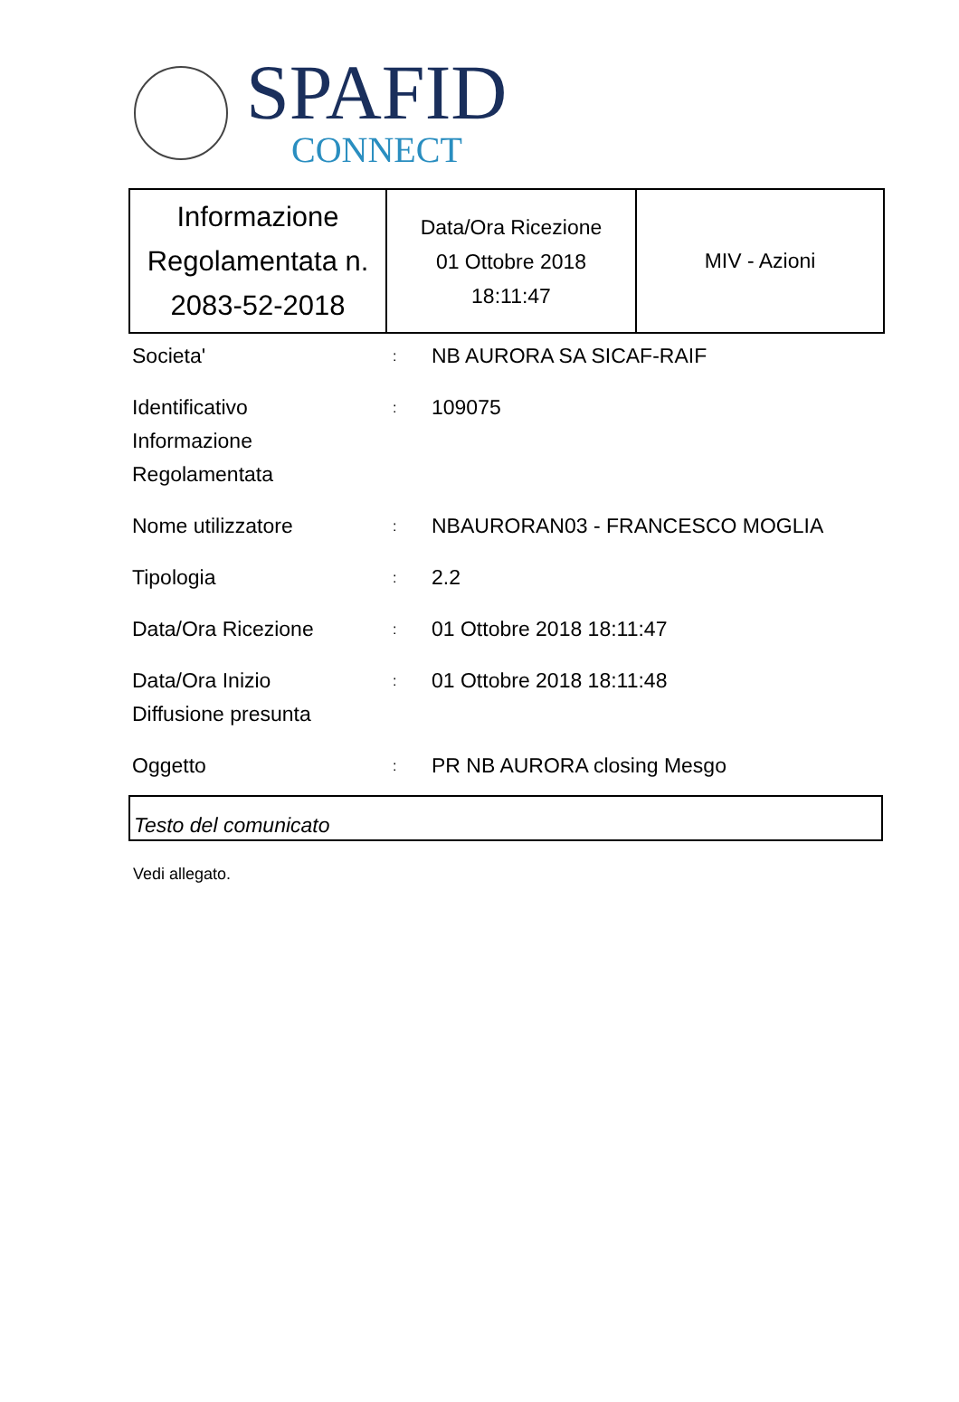SPAFID
CONNECT
| Informazione Regolamentata n. 2083-52-2018 | Data/Ora Ricezione 01 Ottobre 2018 18:11:47 | MIV - Azioni |
| Societa' | : | NB AURORA SA SICAF-RAIF |
| Identificativo Informazione Regolamentata | : | 109075 |
| Nome utilizzatore | : | NBAURORAN03 - FRANCESCO MOGLIA |
| Tipologia | : | 2.2 |
| Data/Ora Ricezione | : | 01 Ottobre 2018 18:11:47 |
| Data/Ora Inizio Diffusione presunta | : | 01 Ottobre 2018 18:11:48 |
| Oggetto | : | PR NB AURORA closing Mesgo |
Testo del comunicato
Vedi allegato.